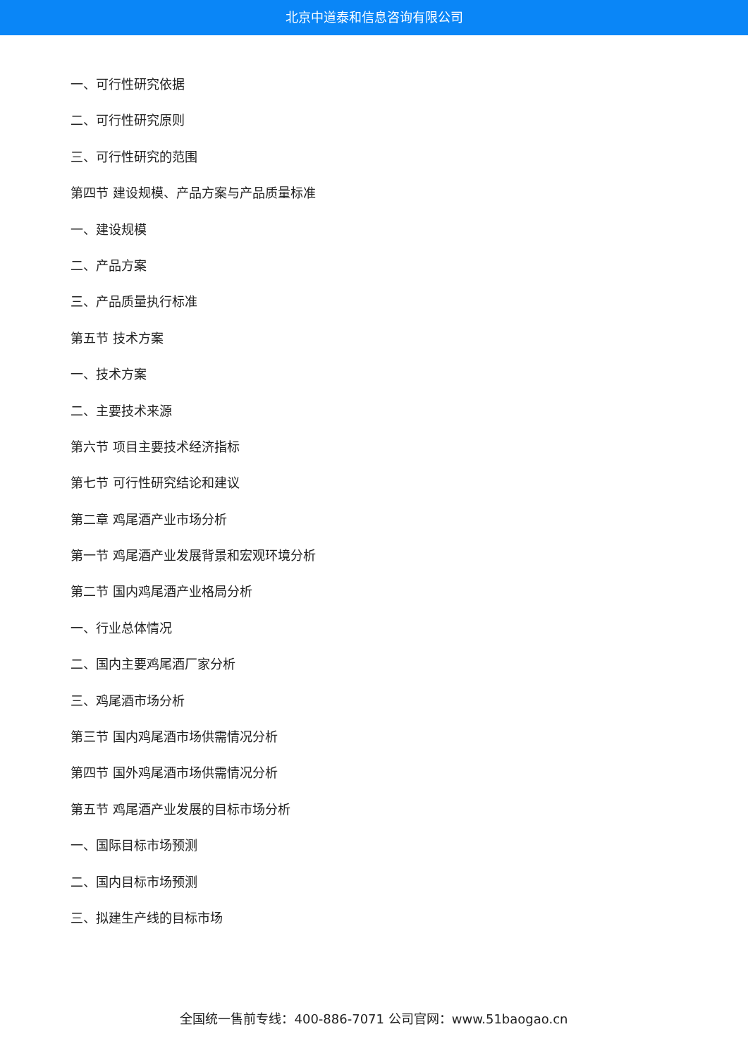北京中道泰和信息咨询有限公司
一、可行性研究依据
二、可行性研究原则
三、可行性研究的范围
第四节 建设规模、产品方案与产品质量标准
一、建设规模
二、产品方案
三、产品质量执行标准
第五节 技术方案
一、技术方案
二、主要技术来源
第六节 项目主要技术经济指标
第七节 可行性研究结论和建议
第二章 鸡尾酒产业市场分析
第一节 鸡尾酒产业发展背景和宏观环境分析
第二节 国内鸡尾酒产业格局分析
一、行业总体情况
二、国内主要鸡尾酒厂家分析
三、鸡尾酒市场分析
第三节 国内鸡尾酒市场供需情况分析
第四节 国外鸡尾酒市场供需情况分析
第五节 鸡尾酒产业发展的目标市场分析
一、国际目标市场预测
二、国内目标市场预测
三、拟建生产线的目标市场
全国统一售前专线：400-886-7071 公司官网：www.51baogao.cn